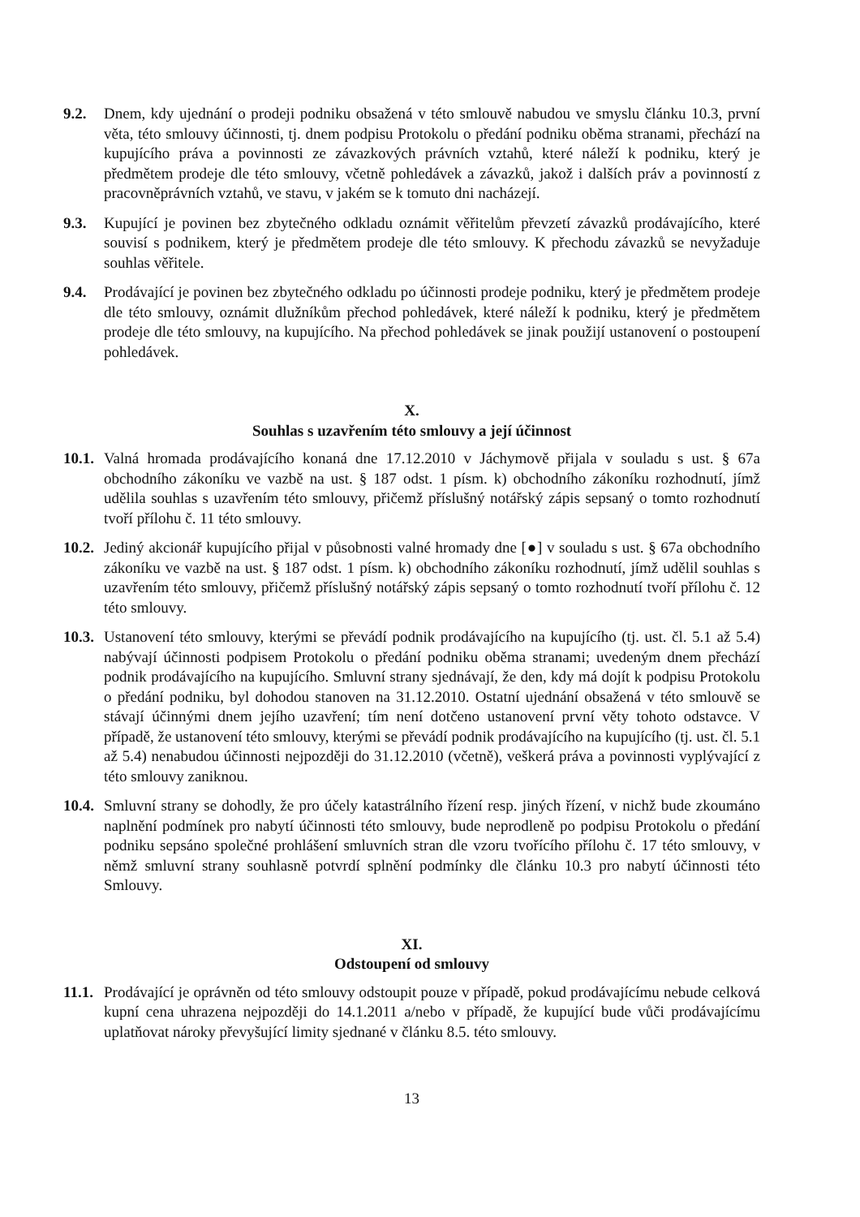9.2. Dnem, kdy ujednání o prodeji podniku obsažená v této smlouvě nabudou ve smyslu článku 10.3, první věta, této smlouvy účinnosti, tj. dnem podpisu Protokolu o předání podniku oběma stranami, přechází na kupujícího práva a povinnosti ze závazkových právních vztahů, které náleží k podniku, který je předmětem prodeje dle této smlouvy, včetně pohledávek a závazků, jakož i dalších práv a povinností z pracovněprávních vztahů, ve stavu, v jakém se k tomuto dni nacházejí.
9.3. Kupující je povinen bez zbytečného odkladu oznámit věřitelům převzetí závazků prodávajícího, které souvisí s podnikem, který je předmětem prodeje dle této smlouvy. K přechodu závazků se nevyžaduje souhlas věřitele.
9.4. Prodávající je povinen bez zbytečného odkladu po účinnosti prodeje podniku, který je předmětem prodeje dle této smlouvy, oznámit dlužníkům přechod pohledávek, které náleží k podniku, který je předmětem prodeje dle této smlouvy, na kupujícího. Na přechod pohledávek se jinak použijí ustanovení o postoupení pohledávek.
X.
Souhlas s uzavřením této smlouvy a její účinnost
10.1.
Valná hromada prodávajícího konaná dne 17.12.2010 v Jáchymově přijala v souladu s ust. § 67a obchodního zákoníku ve vazbě na ust. § 187 odst. 1 písm. k) obchodního zákoníku rozhodnutí, jímž udělila souhlas s uzavřením této smlouvy, přičemž příslušný notářský zápis sepsaný o tomto rozhodnutí tvoří přílohu č. 11 této smlouvy.
10.2.
Jediný akcionář kupujícího přijal v působnosti valné hromady dne [●] v souladu s ust. § 67a obchodního zákoníku ve vazbě na ust. § 187 odst. 1 písm. k) obchodního zákoníku rozhodnutí, jímž udělil souhlas s uzavřením této smlouvy, přičemž příslušný notářský zápis sepsaný o tomto rozhodnutí tvoří přílohu č. 12 této smlouvy.
10.3.
Ustanovení této smlouvy, kterými se převádí podnik prodávajícího na kupujícího (tj. ust. čl. 5.1 až 5.4) nabývají účinnosti podpisem Protokolu o předání podniku oběma stranami; uvedeným dnem přechází podnik prodávajícího na kupujícího. Smluvní strany sjednávají, že den, kdy má dojít k podpisu Protokolu o předání podniku, byl dohodou stanoven na 31.12.2010. Ostatní ujednání obsažená v této smlouvě se stávají účinnými dnem jejího uzavření; tím není dotčeno ustanovení první věty tohoto odstavce. V případě, že ustanovení této smlouvy, kterými se převádí podnik prodávajícího na kupujícího (tj. ust. čl. 5.1 až 5.4) nenabudou účinnosti nejpozději do 31.12.2010 (včetně), veškerá práva a povinnosti vyplývající z této smlouvy zaniknou.
10.4.
Smluvní strany se dohodly, že pro účely katastrálního řízení resp. jiných řízení, v nichž bude zkoumáno naplnění podmínek pro nabytí účinnosti této smlouvy, bude neprodleně po podpisu Protokolu o předání podniku sepsáno společné prohlášení smluvních stran dle vzoru tvořícího přílohu č. 17 této smlouvy, v němž smluvní strany souhlasně potvrdí splnění podmínky dle článku 10.3 pro nabytí účinnosti této Smlouvy.
XI.
Odstoupení od smlouvy
11.1.
Prodávající je oprávněn od této smlouvy odstoupit pouze v případě, pokud prodávajícímu nebude celková kupní cena uhrazena nejpozději do 14.1.2011 a/nebo v případě, že kupující bude vůči prodávajícímu uplatňovat nároky převyšující limity sjednané v článku 8.5. této smlouvy.
13